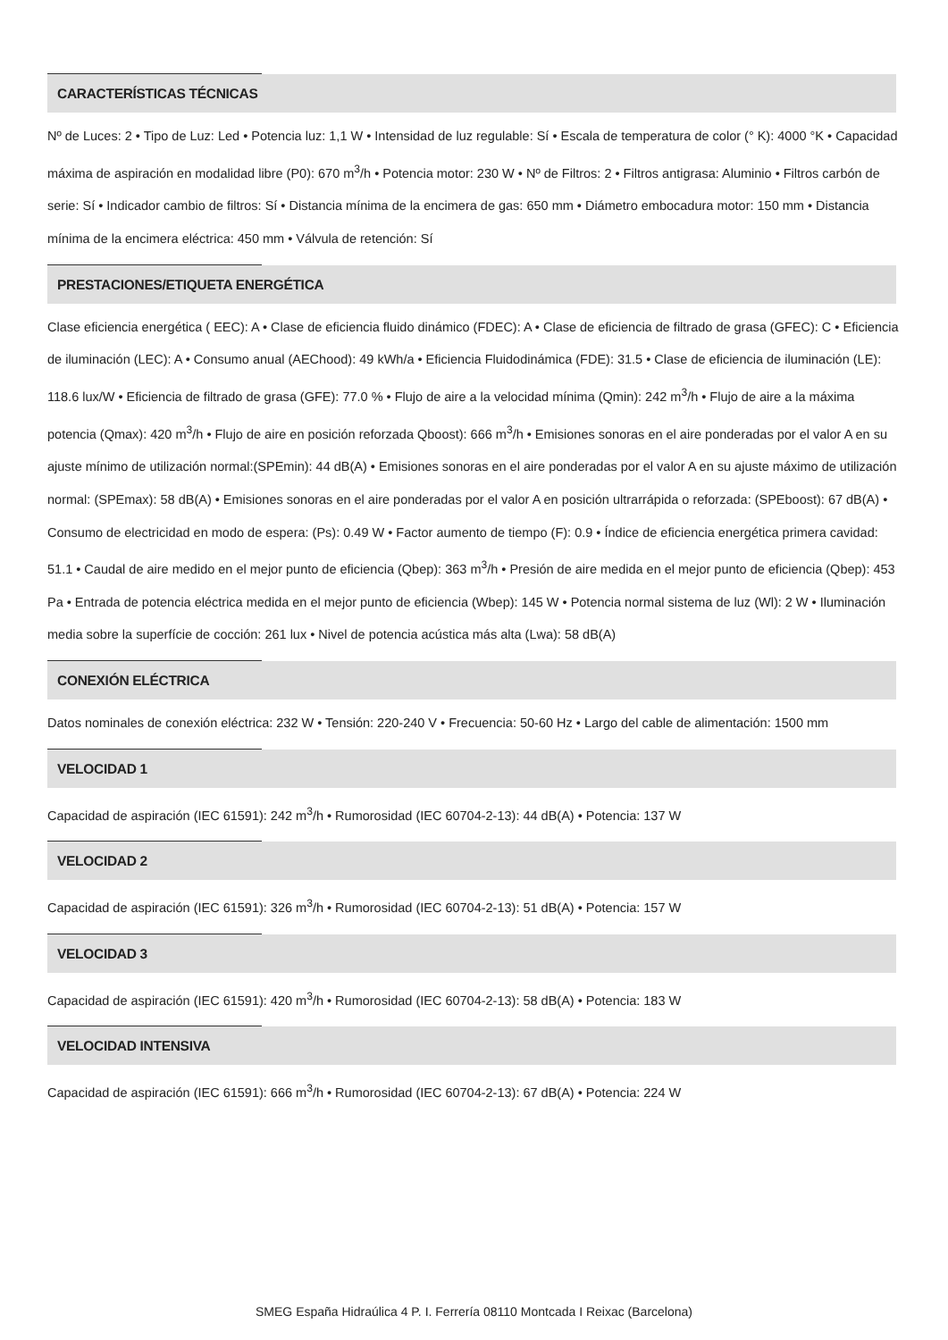CARACTERÍSTICAS TÉCNICAS
Nº de Luces: 2 • Tipo de Luz: Led • Potencia luz: 1,1 W • Intensidad de luz regulable: Sí • Escala de temperatura de color (° K): 4000 °K • Capacidad máxima de aspiración en modalidad libre (P0): 670 m<sup>3</sup>/h • Potencia motor: 230 W • Nº de Filtros: 2 • Filtros antigrasa: Aluminio • Filtros carbón de serie: Sí • Indicador cambio de filtros: Sí • Distancia mínima de la encimera de gas: 650 mm • Diámetro embocadura motor: 150 mm • Distancia mínima de la encimera eléctrica: 450 mm • Válvula de retención: Sí
PRESTACIONES/ETIQUETA ENERGÉTICA
Clase eficiencia energética ( EEC): A • Clase de eficiencia fluido dinámico (FDEC): A • Clase de eficiencia de filtrado de grasa (GFEC): C • Eficiencia de iluminación (LEC): A • Consumo anual (AEChood): 49 kWh/a • Eficiencia Fluidodinámica (FDE): 31.5 • Clase de eficiencia de iluminación (LE): 118.6 lux/W • Eficiencia de filtrado de grasa (GFE): 77.0 % • Flujo de aire a la velocidad mínima (Qmin): 242 m<sup>3</sup>/h • Flujo de aire a la máxima potencia (Qmax): 420 m<sup>3</sup>/h • Flujo de aire en posición reforzada Qboost): 666 m<sup>3</sup>/h • Emisiones sonoras en el aire ponderadas por el valor A en su ajuste mínimo de utilización normal:(SPEmin): 44 dB(A) • Emisiones sonoras en el aire ponderadas por el valor A en su ajuste máximo de utilización normal: (SPEmax): 58 dB(A) • Emisiones sonoras en el aire ponderadas por el valor A en posición ultrarrápida o reforzada: (SPEboost): 67 dB(A) • Consumo de electricidad en modo de espera: (Ps): 0.49 W • Factor aumento de tiempo (F): 0.9 • Índice de eficiencia energética primera cavidad: 51.1 • Caudal de aire medido en el mejor punto de eficiencia (Qbep): 363 m<sup>3</sup>/h • Presión de aire medida en el mejor punto de eficiencia (Qbep): 453 Pa • Entrada de potencia eléctrica medida en el mejor punto de eficiencia (Wbep): 145 W • Potencia normal sistema de luz (Wl): 2 W • Iluminación media sobre la superfície de cocción: 261 lux • Nivel de potencia acústica más alta (Lwa): 58 dB(A)
CONEXIÓN ELÉCTRICA
Datos nominales de conexión eléctrica: 232 W • Tensión: 220-240 V • Frecuencia: 50-60 Hz • Largo del cable de alimentación: 1500 mm
VELOCIDAD 1
Capacidad de aspiración (IEC 61591): 242 m<sup>3</sup>/h • Rumorosidad (IEC 60704-2-13): 44 dB(A) • Potencia: 137 W
VELOCIDAD 2
Capacidad de aspiración (IEC 61591): 326 m<sup>3</sup>/h • Rumorosidad (IEC 60704-2-13): 51 dB(A) • Potencia: 157 W
VELOCIDAD 3
Capacidad de aspiración (IEC 61591): 420 m<sup>3</sup>/h • Rumorosidad (IEC 60704-2-13): 58 dB(A) • Potencia: 183 W
VELOCIDAD INTENSIVA
Capacidad de aspiración (IEC 61591): 666 m<sup>3</sup>/h • Rumorosidad (IEC 60704-2-13): 67 dB(A) • Potencia: 224 W
SMEG España Hidraúlica 4 P. I. Ferrería 08110 Montcada I Reixac (Barcelona)